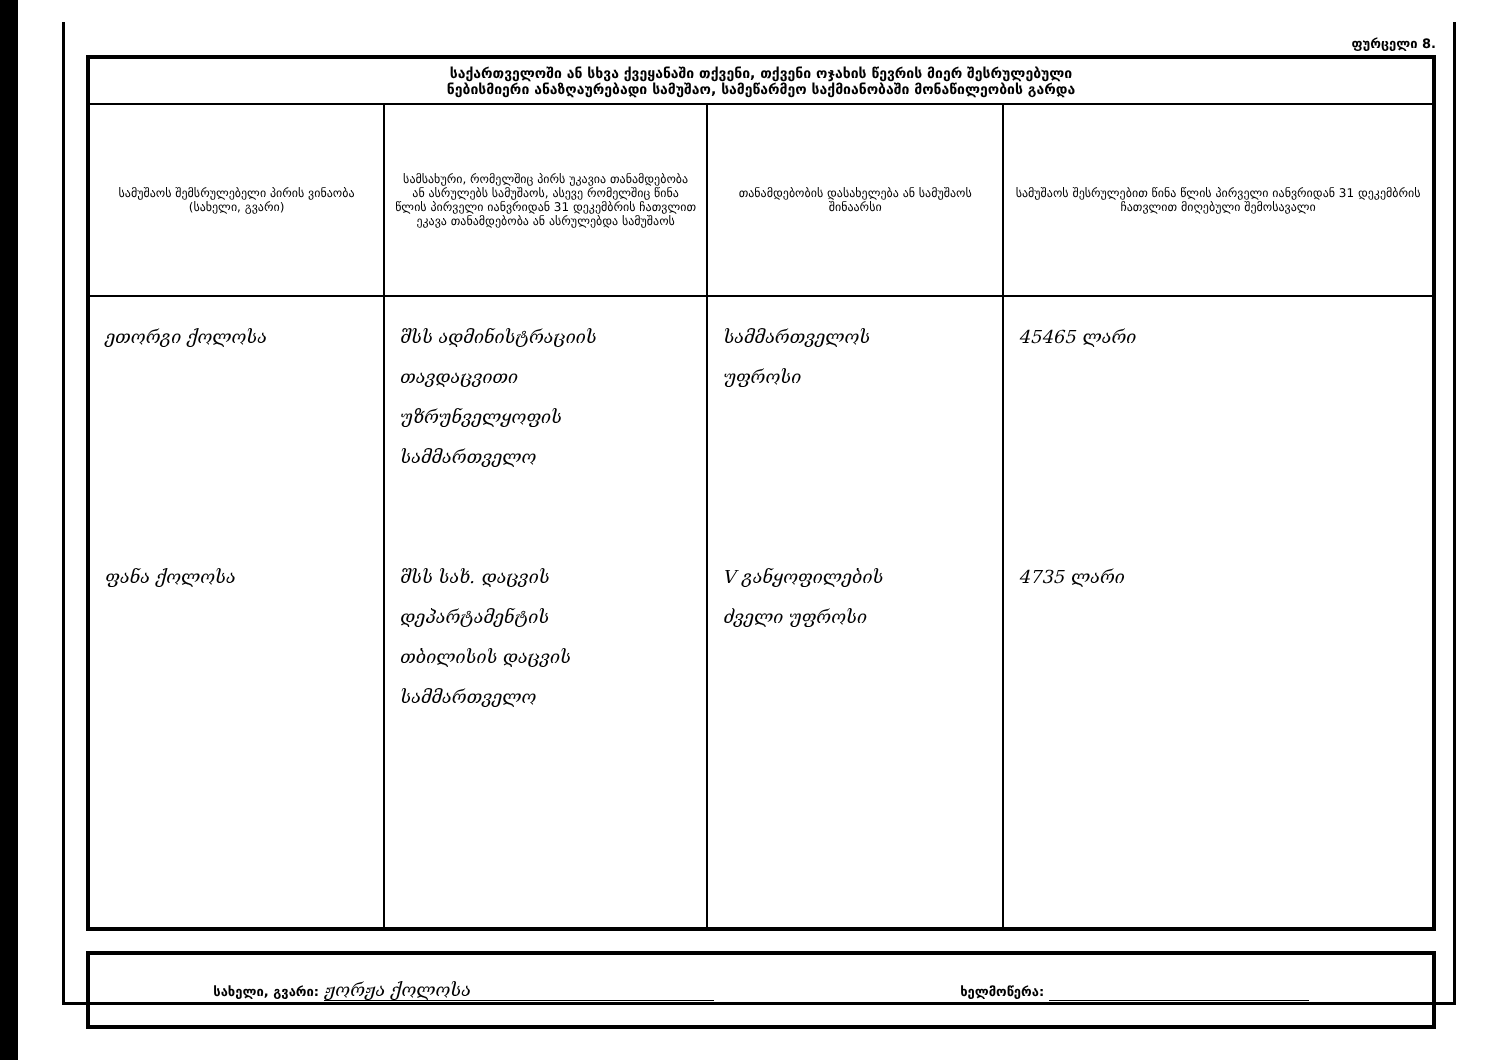ფურცელი 8.
| საქართველოში ან სხვა ქვეყანაში თქვენი, თქვენი ოჯახის წევრის მიერ შესრულებული ნებისმიერი ანაზღაურებადი სამუშაო, სამეწარმეო საქმიანობაში მონაწილეობის გარდა | | | |
| სამუშაოს შემსრულებელი პირის ვინაობა (სახელი, გვარი) | სამსახური, რომელშიც პირს უკავია თანამდებობა ან ასრულებს სამუშაოს, ასევე რომელშიც წინა წლის პირველი იანვრიდან 31 დეკემბრის ჩათვლით ეკავა თანამდებობა ან ასრულებდა სამუშაოს | თანამდებობის დასახელება ან სამუშაოს შინაარსი | სამუშაოს შესრულებით წინა წლის პირველი იანვრიდან 31 დეკემბრის ჩათვლით მიღებული შემოსავალი |
| ეთორგი ქოლოსა ფანა ქოლოსა | შსს ადმინისტრაციის თავდაცვითი უზრუნველყოფის სამმართველო შსს სახ. დაცვის დეპარტამენტის თბილისის დაცვის სამმართველო | სამმართველოს უფროსი V განყოფილების ძველი უფროსი | 45465 ლარი 4735 ლარი |
სახელი, გვარი: ჟორჟა ქოლოსა ხელმოწერა: